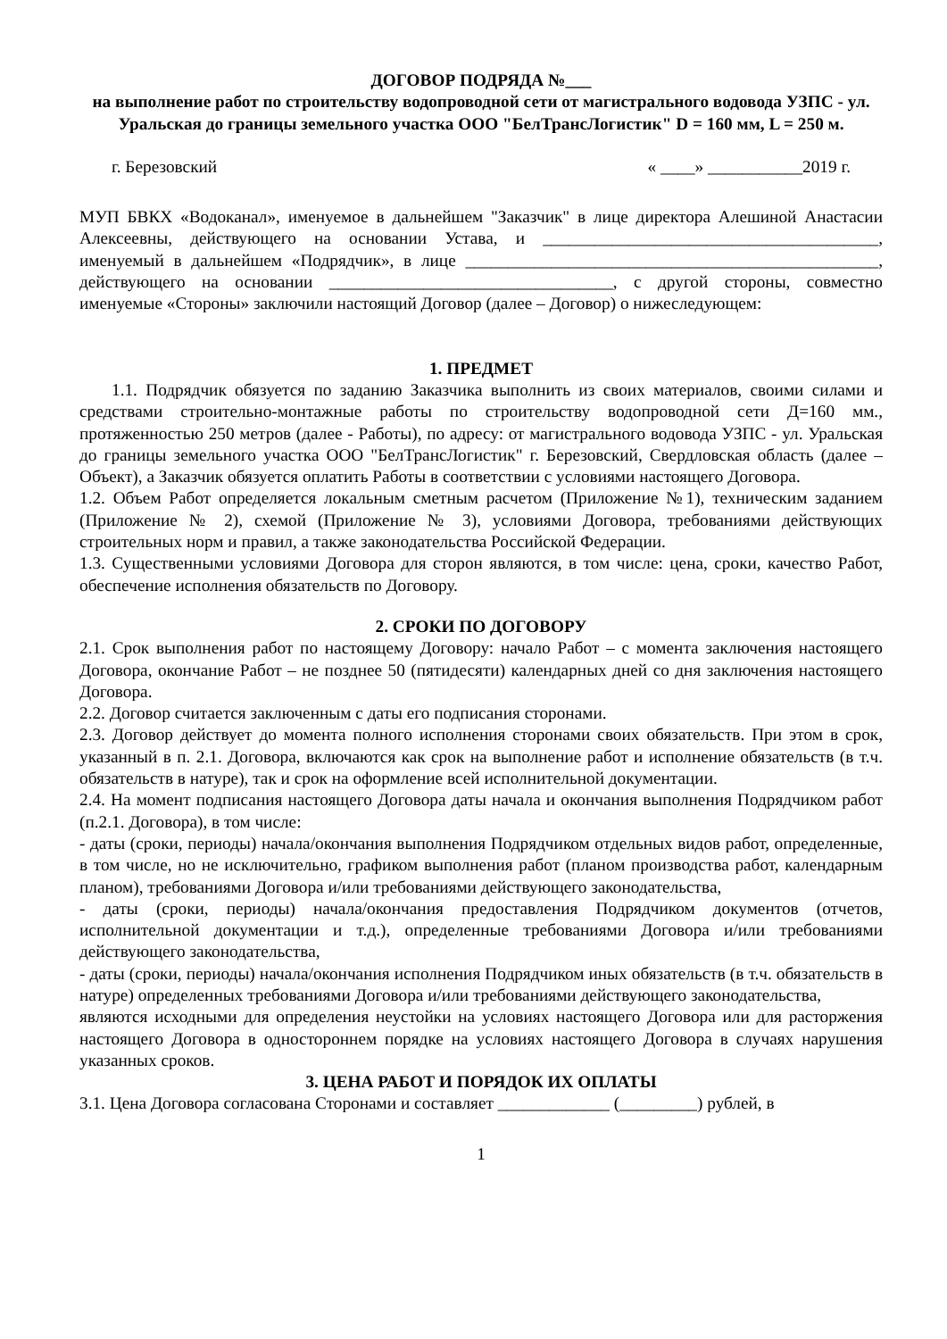ДОГОВОР ПОДРЯДА №___
на выполнение работ по строительству водопроводной сети от магистрального водовода УЗПС - ул. Уральская до границы земельного участка ООО "БелТрансЛогистик" D = 160 мм, L = 250 м.
г. Березовский « ____» ___________2019 г.
МУП БВКХ «Водоканал», именуемое в дальнейшем "Заказчик" в лице директора Алешиной Анастасии Алексеевны, действующего на основании Устава, и _______________________________________, именуемый в дальнейшем «Подрядчик», в лице ________________________________________________, действующего на основании _________________________________, с другой стороны, совместно именуемые «Стороны» заключили настоящий Договор (далее – Договор) о нижеследующем:
1. ПРЕДМЕТ
1.1. Подрядчик обязуется по заданию Заказчика выполнить из своих материалов, своими силами и средствами строительно-монтажные работы по строительству водопроводной сети Д=160 мм., протяженностью 250 метров (далее - Работы), по адресу: от магистрального водовода УЗПС - ул. Уральская до границы земельного участка ООО "БелТрансЛогистик" г. Березовский, Свердловская область (далее – Объект), а Заказчик обязуется оплатить Работы в соответствии с условиями настоящего Договора.
1.2. Объем Работ определяется локальным сметным расчетом (Приложение №1), техническим заданием (Приложение № 2), схемой (Приложение № 3), условиями Договора, требованиями действующих строительных норм и правил, а также законодательства Российской Федерации.
1.3. Существенными условиями Договора для сторон являются, в том числе: цена, сроки, качество Работ, обеспечение исполнения обязательств по Договору.
2. СРОКИ ПО ДОГОВОРУ
2.1. Срок выполнения работ по настоящему Договору: начало Работ – с момента заключения настоящего Договора, окончание Работ – не позднее 50 (пятидесяти) календарных дней со дня заключения настоящего Договора.
2.2. Договор считается заключенным с даты его подписания сторонами.
2.3. Договор действует до момента полного исполнения сторонами своих обязательств. При этом в срок, указанный в п. 2.1. Договора, включаются как срок на выполнение работ и исполнение обязательств (в т.ч. обязательств в натуре), так и срок на оформление всей исполнительной документации.
2.4. На момент подписания настоящего Договора даты начала и окончания выполнения Подрядчиком работ (п.2.1. Договора), в том числе:
- даты (сроки, периоды) начала/окончания выполнения Подрядчиком отдельных видов работ, определенные, в том числе, но не исключительно, графиком выполнения работ (планом производства работ, календарным планом), требованиями Договора и/или требованиями действующего законодательства,
- даты (сроки, периоды) начала/окончания предоставления Подрядчиком документов (отчетов, исполнительной документации и т.д.), определенные требованиями Договора и/или требованиями действующего законодательства,
- даты (сроки, периоды) начала/окончания исполнения Подрядчиком иных обязательств (в т.ч. обязательств в натуре) определенных требованиями Договора и/или требованиями действующего законодательства,
являются исходными для определения неустойки на условиях настоящего Договора или для расторжения настоящего Договора в одностороннем порядке на условиях настоящего Договора в случаях нарушения указанных сроков.
3. ЦЕНА РАБОТ И ПОРЯДОК ИХ ОПЛАТЫ
3.1. Цена Договора согласована Сторонами и составляет _____________ (_________) рублей, в
1